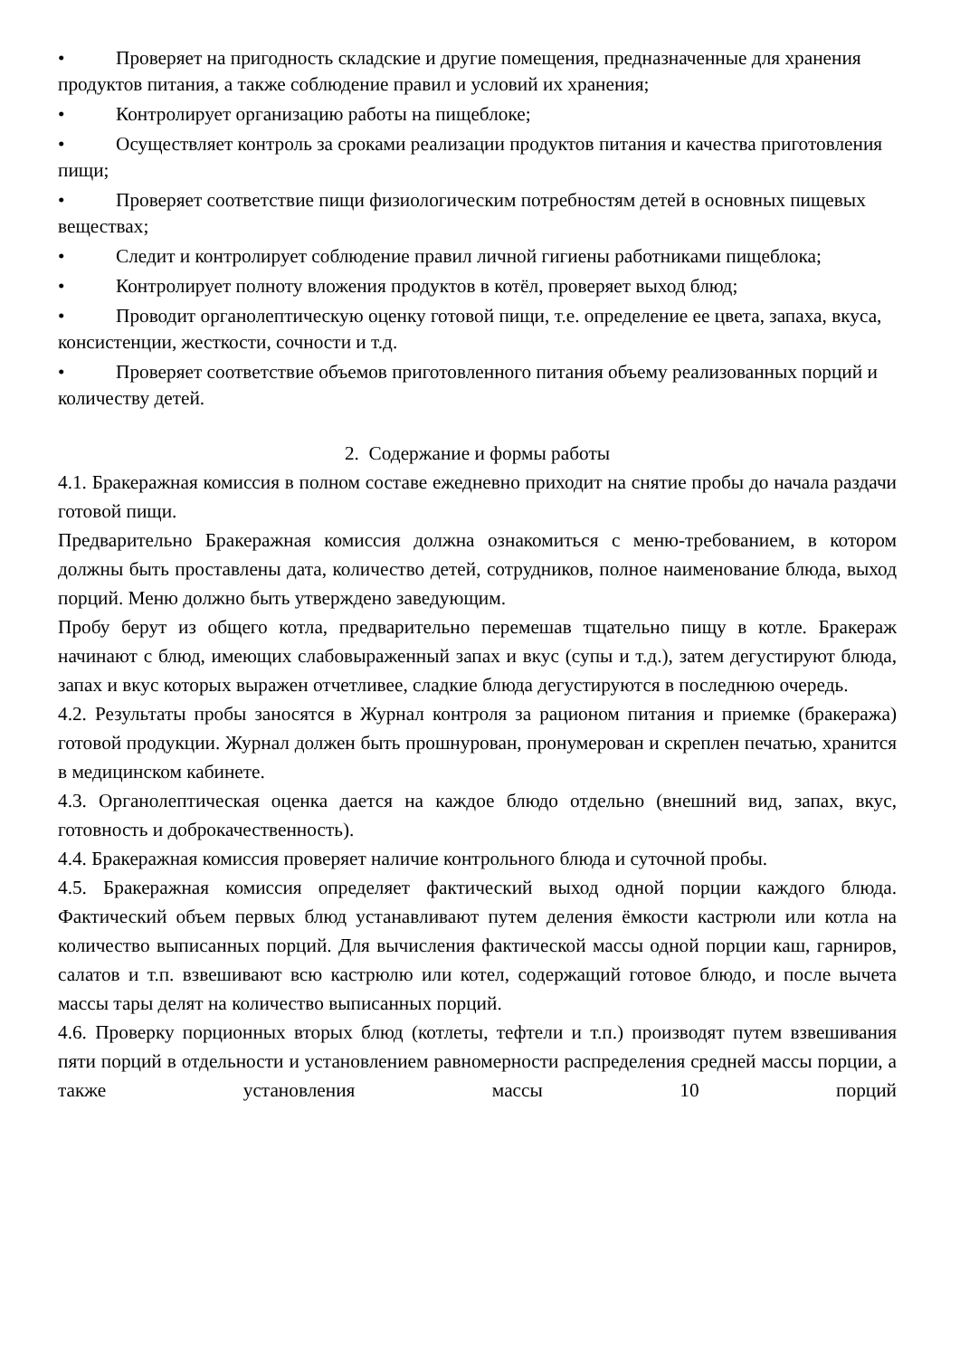• Проверяет на пригодность складские и другие помещения, предназначенные для хранения продуктов питания, а также соблюдение правил и условий их хранения;
• Контролирует организацию работы на пищеблоке;
• Осуществляет контроль за сроками реализации продуктов питания и качества приготовления пищи;
• Проверяет соответствие пищи физиологическим потребностям детей в основных пищевых веществах;
• Следит и контролирует соблюдение правил личной гигиены работниками пищеблока;
• Контролирует полноту вложения продуктов в котёл, проверяет выход блюд;
• Проводит органолептическую оценку готовой пищи, т.е. определение ее цвета, запаха, вкуса, консистенции, жесткости, сочности и т.д.
• Проверяет соответствие объемов приготовленного питания объему реализованных порций и количеству детей.
2. Содержание и формы работы
4.1. Бракеражная комиссия в полном составе ежедневно приходит на снятие пробы до начала раздачи готовой пищи.
Предварительно Бракеражная комиссия должна ознакомиться с меню-требованием, в котором должны быть проставлены дата, количество детей, сотрудников, полное наименование блюда, выход порций. Меню должно быть утверждено заведующим.
Пробу берут из общего котла, предварительно перемешав тщательно пищу в котле. Бракераж начинают с блюд, имеющих слабовыраженный запах и вкус (супы и т.д.), затем дегустируют блюда, запах и вкус которых выражен отчетливее, сладкие блюда дегустируются в последнюю очередь.
4.2. Результаты пробы заносятся в Журнал контроля за рационом питания и приемке (бракеража) готовой продукции. Журнал должен быть прошнурован, пронумерован и скреплен печатью, хранится в медицинском кабинете.
4.3. Органолептическая оценка дается на каждое блюдо отдельно (внешний вид, запах, вкус, готовность и доброкачественность).
4.4. Бракеражная комиссия проверяет наличие контрольного блюда и суточной пробы.
4.5. Бракеражная комиссия определяет фактический выход одной порции каждого блюда. Фактический объем первых блюд устанавливают путем деления ёмкости кастрюли или котла на количество выписанных порций. Для вычисления фактической массы одной порции каш, гарниров, салатов и т.п. взвешивают всю кастрюлю или котел, содержащий готовое блюдо, и после вычета массы тары делят на количество выписанных порций.
4.6. Проверку порционных вторых блюд (котлеты, тефтели и т.п.) производят путем взвешивания пяти порций в отдельности и установлением равномерности распределения средней массы порции, а также установления массы 10 порций